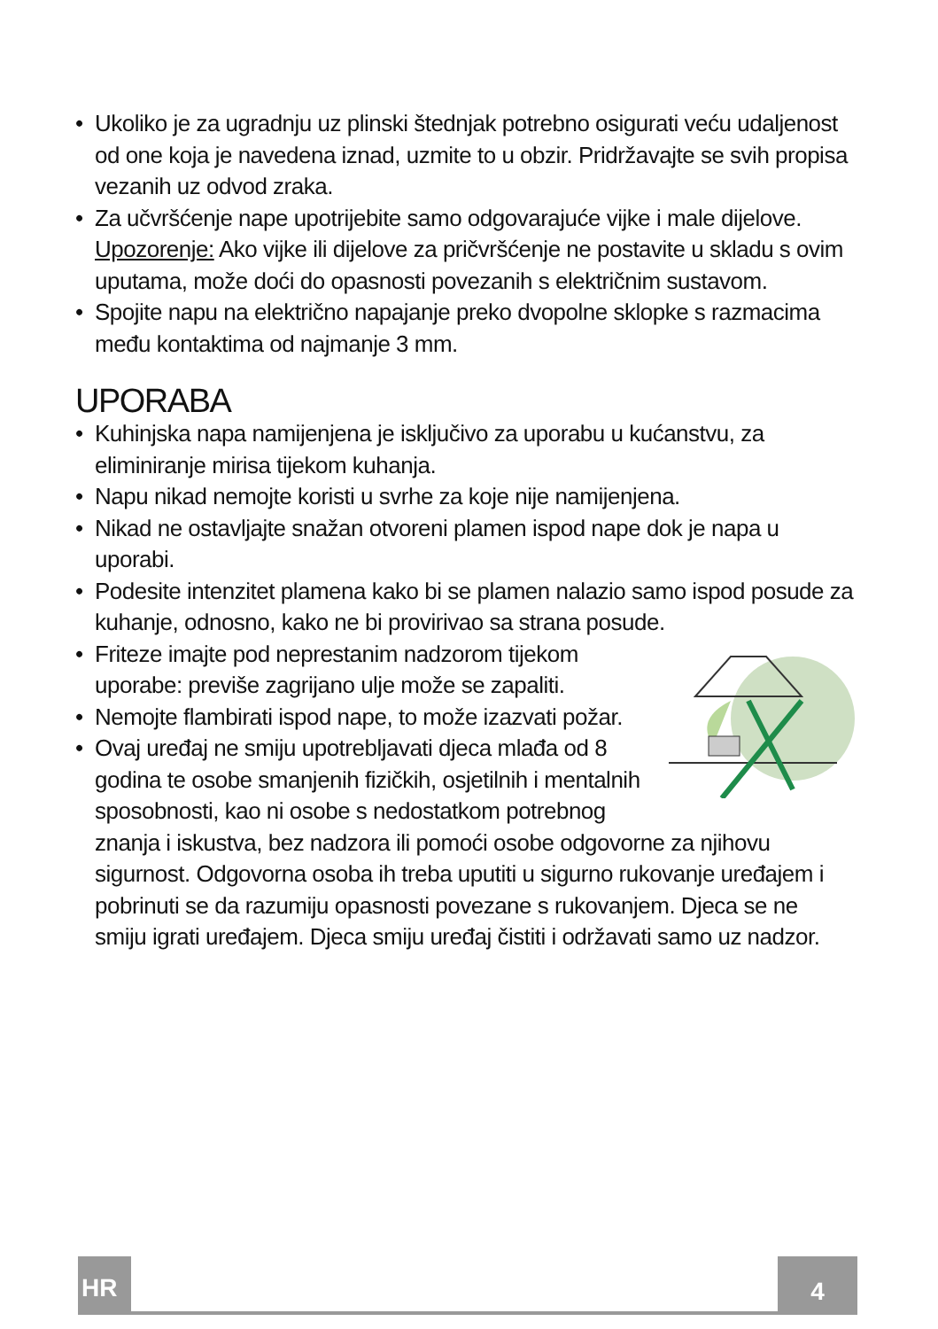• Ukoliko je za ugradnju uz plinski štednjak potrebno osigurati veću udaljenost od one koja je navedena iznad, uzmite to u obzir. Pridržavajte se svih propisa vezanih uz odvod zraka.
• Za učvršćenje nape upotrijebite samo odgovarajuće vijke i male dijelove. Upozorenje: Ako vijke ili dijelove za pričvršćenje ne postavite u skladu s ovim uputama, može doći do opasnosti povezanih s električnim sustavom.
• Spojite napu na električno napajanje preko dvopolne sklopke s razmacima među kontaktima od najmanje 3 mm.
UPORABA
• Kuhinjska napa namijenjena je isključivo za uporabu u kućanstvu, za eliminiranje mirisa tijekom kuhanja.
• Napu nikad nemojte koristi u svrhe za koje nije namijenjena.
• Nikad ne ostavljajte snažan otvoreni plamen ispod nape dok je napa u uporabi.
• Podesite intenzitet plamena kako bi se plamen nalazio samo ispod posude za kuhanje, odnosno, kako ne bi provirivao sa strana posude.
• Friteze imajte pod neprestanim nadzorom tijekom uporabe: previše zagrijano ulje može se zapaliti.
• Nemojte flambirati ispod nape, to može izazvati požar.
• Ovaj uređaj ne smiju upotrebljavati djeca mlađa od 8 godina te osobe smanjenih fizičkih, osjetilnih i mentalnih sposobnosti, kao ni osobe s nedostatkom potrebnog znanja i iskustva, bez nadzora ili pomoći osobe odgovorne za njihovu sigurnost. Odgovorna osoba ih treba uputiti u sigurno rukovanje uređajem i pobrinuti se da razumiju opasnosti povezane s rukovanjem. Djeca se ne smiju igrati uređajem. Djeca smiju uređaj čistiti i održavati samo uz nadzor.
HR 4